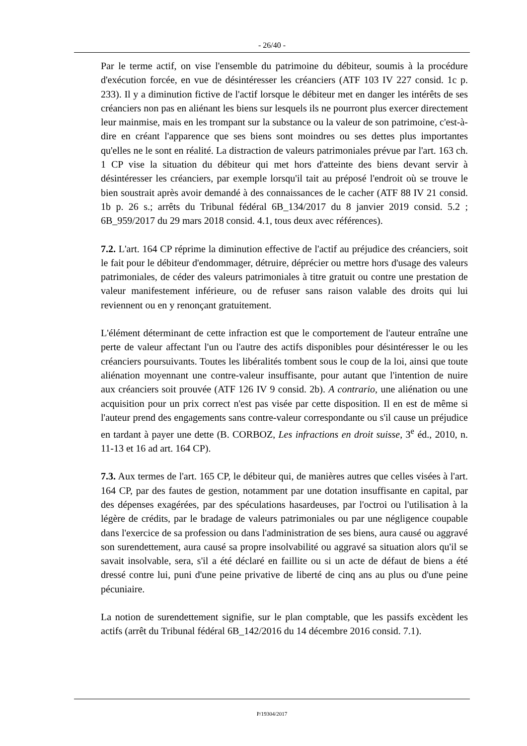- 26/40 -
Par le terme actif, on vise l'ensemble du patrimoine du débiteur, soumis à la procédure d'exécution forcée, en vue de désintéresser les créanciers (ATF 103 IV 227 consid. 1c p. 233). Il y a diminution fictive de l'actif lorsque le débiteur met en danger les intérêts de ses créanciers non pas en aliénant les biens sur lesquels ils ne pourront plus exercer directement leur mainmise, mais en les trompant sur la substance ou la valeur de son patrimoine, c'est-à-dire en créant l'apparence que ses biens sont moindres ou ses dettes plus importantes qu'elles ne le sont en réalité. La distraction de valeurs patrimoniales prévue par l'art. 163 ch. 1 CP vise la situation du débiteur qui met hors d'atteinte des biens devant servir à désintéresser les créanciers, par exemple lorsqu'il tait au préposé l'endroit où se trouve le bien soustrait après avoir demandé à des connaissances de le cacher (ATF 88 IV 21 consid. 1b p. 26 s.; arrêts du Tribunal fédéral 6B_134/2017 du 8 janvier 2019 consid. 5.2 ; 6B_959/2017 du 29 mars 2018 consid. 4.1, tous deux avec références).
7.2. L'art. 164 CP réprime la diminution effective de l'actif au préjudice des créanciers, soit le fait pour le débiteur d'endommager, détruire, déprécier ou mettre hors d'usage des valeurs patrimoniales, de céder des valeurs patrimoniales à titre gratuit ou contre une prestation de valeur manifestement inférieure, ou de refuser sans raison valable des droits qui lui reviennent ou en y renonçant gratuitement.
L'élément déterminant de cette infraction est que le comportement de l'auteur entraîne une perte de valeur affectant l'un ou l'autre des actifs disponibles pour désintéresser le ou les créanciers poursuivants. Toutes les libéralités tombent sous le coup de la loi, ainsi que toute aliénation moyennant une contre-valeur insuffisante, pour autant que l'intention de nuire aux créanciers soit prouvée (ATF 126 IV 9 consid. 2b). A contrario, une aliénation ou une acquisition pour un prix correct n'est pas visée par cette disposition. Il en est de même si l'auteur prend des engagements sans contre-valeur correspondante ou s'il cause un préjudice en tardant à payer une dette (B. CORBOZ, Les infractions en droit suisse, 3<sup>e</sup> éd., 2010, n. 11-13 et 16 ad art. 164 CP).
7.3. Aux termes de l'art. 165 CP, le débiteur qui, de manières autres que celles visées à l'art. 164 CP, par des fautes de gestion, notamment par une dotation insuffisante en capital, par des dépenses exagérées, par des spéculations hasardeuses, par l'octroi ou l'utilisation à la légère de crédits, par le bradage de valeurs patrimoniales ou par une négligence coupable dans l'exercice de sa profession ou dans l'administration de ses biens, aura causé ou aggravé son surendettement, aura causé sa propre insolvabilité ou aggravé sa situation alors qu'il se savait insolvable, sera, s'il a été déclaré en faillite ou si un acte de défaut de biens a été dressé contre lui, puni d'une peine privative de liberté de cinq ans au plus ou d'une peine pécuniaire.
La notion de surendettement signifie, sur le plan comptable, que les passifs excèdent les actifs (arrêt du Tribunal fédéral 6B_142/2016 du 14 décembre 2016 consid. 7.1).
P/19304/2017